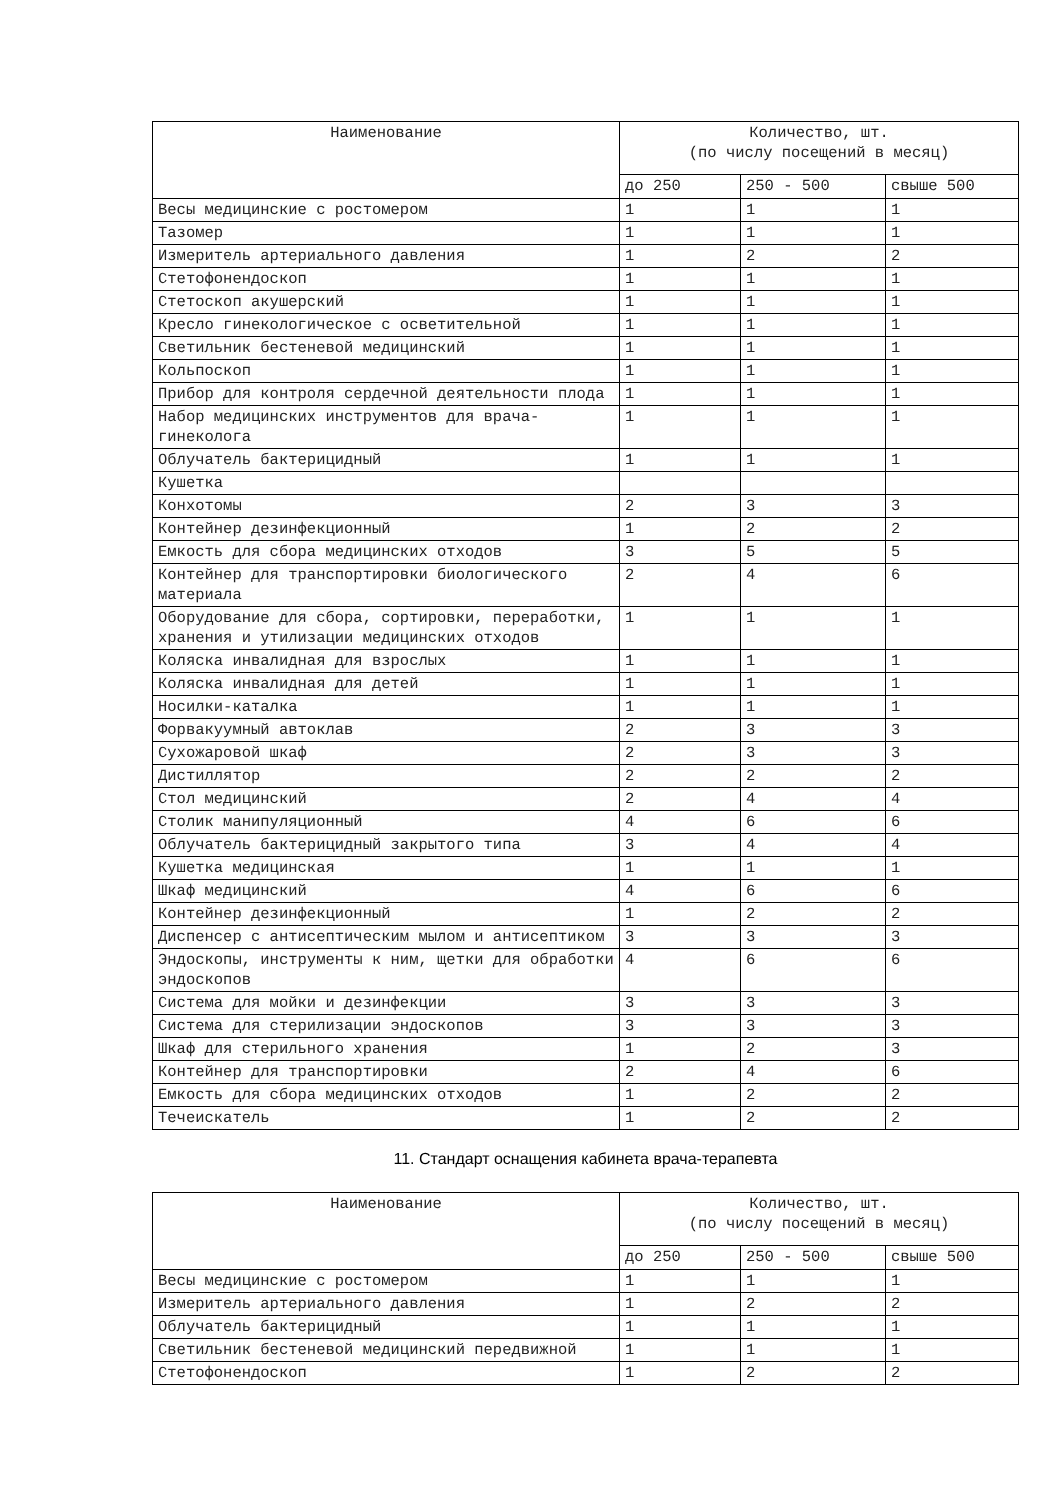| Наименование | Количество, шт. (по числу посещений в месяц) | | |
| --- | --- | --- | --- |
| | до 250 | 250 - 500 | свыше 500 |
| Весы медицинские с ростомером | 1 | 1 | 1 |
| Тазомер | 1 | 1 | 1 |
| Измеритель артериального давления | 1 | 2 | 2 |
| Стетофонендоскоп | 1 | 1 | 1 |
| Стетоскоп акушерский | 1 | 1 | 1 |
| Кресло гинекологическое с осветительной | 1 | 1 | 1 |
| Светильник бестеневой медицинский | 1 | 1 | 1 |
| Кольпоскоп | 1 | 1 | 1 |
| Прибор для контроля сердечной деятельности плода | 1 | 1 | 1 |
| Набор медицинских инструментов для врача-гинеколога | 1 | 1 | 1 |
| Облучатель бактерицидный | 1 | 1 | 1 |
| Кушетка | | | |
| Конхотомы | 2 | 3 | 3 |
| Контейнер дезинфекционный | 1 | 2 | 2 |
| Емкость для сбора медицинских отходов | 3 | 5 | 5 |
| Контейнер для транспортировки биологического материала | 2 | 4 | 6 |
| Оборудование для сбора, сортировки, переработки, хранения и утилизации медицинских отходов | 1 | 1 | 1 |
| Коляска инвалидная для взрослых | 1 | 1 | 1 |
| Коляска инвалидная для детей | 1 | 1 | 1 |
| Носилки-каталка | 1 | 1 | 1 |
| Форвакуумный автоклав | 2 | 3 | 3 |
| Сухожаровой шкаф | 2 | 3 | 3 |
| Дистиллятор | 2 | 2 | 2 |
| Стол медицинский | 2 | 4 | 4 |
| Столик манипуляционный | 4 | 6 | 6 |
| Облучатель бактерицидный закрытого типа | 3 | 4 | 4 |
| Кушетка медицинская | 1 | 1 | 1 |
| Шкаф медицинский | 4 | 6 | 6 |
| Контейнер дезинфекционный | 1 | 2 | 2 |
| Диспенсер с антисептическим мылом и антисептиком | 3 | 3 | 3 |
| Эндоскопы, инструменты к ним, щетки для обработки эндоскопов | 4 | 6 | 6 |
| Система для мойки и дезинфекции | 3 | 3 | 3 |
| Система для стерилизации эндоскопов | 3 | 3 | 3 |
| Шкаф для стерильного хранения | 1 | 2 | 3 |
| Контейнер для транспортировки | 2 | 4 | 6 |
| Емкость для сбора медицинских отходов | 1 | 2 | 2 |
| Течеискатель | 1 | 2 | 2 |
11. Стандарт оснащения кабинета врача-терапевта
| Наименование | Количество, шт. (по числу посещений в месяц) | | |
| --- | --- | --- | --- |
| | до 250 | 250 - 500 | свыше 500 |
| Весы медицинские с ростомером | 1 | 1 | 1 |
| Измеритель артериального давления | 1 | 2 | 2 |
| Облучатель бактерицидный | 1 | 1 | 1 |
| Светильник бестеневой медицинский передвижной | 1 | 1 | 1 |
| Стетофонендоскоп | 1 | 2 | 2 |